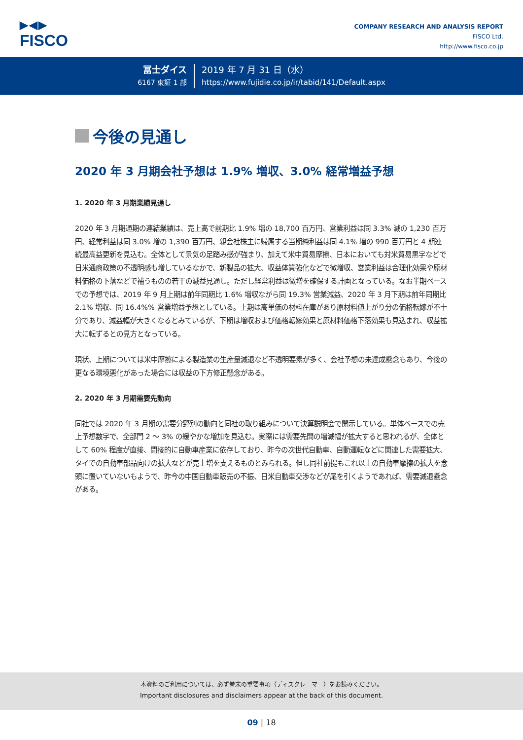▶◀▶
FISCO
COMPANY RESEARCH AND ANALYSIS REPORT
FISCO Ltd.
http://www.fisco.co.jp
冨士ダイス
6167 東証 1 部
2019 年 7 月 31 日（水）
https://www.fujidie.co.jp/ir/tabid/141/Default.aspx
今後の見通し
2020 年 3 月期会社予想は 1.9% 増収、3.0% 経常増益予想
1. 2020 年 3 月期業績見通し
2020 年 3 月期通期の連結業績は、売上高で前期比 1.9% 増の 18,700 百万円、営業利益は同 3.3% 減の 1,230 百万円、経常利益は同 3.0% 増の 1,390 百万円、親会社株主に帰属する当期純利益は同 4.1% 増の 990 百万円と 4 期連続最高益更新を見込む。全体として景気の足踏み感が強まり、加えて米中貿易摩擦、日本においても対米貿易黒字などで日米通商政策の不透明感も増しているなかで、新製品の拡大、収益体質強化などで微増収、営業利益は合理化効果や原材料価格の下落などで補うものの若干の減益見通し。ただし経常利益は微増を確保する計画となっている。なお半期ベースでの予想では、2019 年 9 月上期は前年同期比 1.6% 増収ながら同 19.3% 営業減益、2020 年 3 月下期は前年同期比 2.1% 増収、同 16.4%% 営業増益予想としている。上期は高単価の材料在庫があり原材料値上がり分の価格転嫁が不十分であり、減益幅が大きくなるとみているが、下期は増収および価格転嫁効果と原材料価格下落効果も見込まれ、収益拡大に転ずるとの見方となっている。
現状、上期については米中摩擦による製造業の生産量減退など不透明要素が多く、会社予想の未達成懸念もあり、今後の更なる環境悪化があった場合には収益の下方修正懸念がある。
2. 2020 年 3 月期需要先動向
同社では 2020 年 3 月期の需要分野別の動向と同社の取り組みについて決算説明会で開示している。単体ベースでの売上予想数字で、全部門 2 ～ 3% の緩やかな増加を見込む。実際には需要先間の増減幅が拡大すると思われるが、全体として 60% 程度が直接、間接的に自動車産業に依存しており、昨今の次世代自動車、自動運転などに関連した需要拡大、タイでの自動車部品向けの拡大などが売上増を支えるものとみられる。但し同社前提もこれ以上の自動車摩擦の拡大を念頭に置いていないもようで、昨今の中国自動車販売の不振、日米自動車交渉などが尾を引くようであれば、需要減退懸念がある。
本資料のご利用については、必ず巻末の重要事項（ディスクレーマー）をお読みください。
Important disclosures and disclaimers appear at the back of this document.
09 | 18